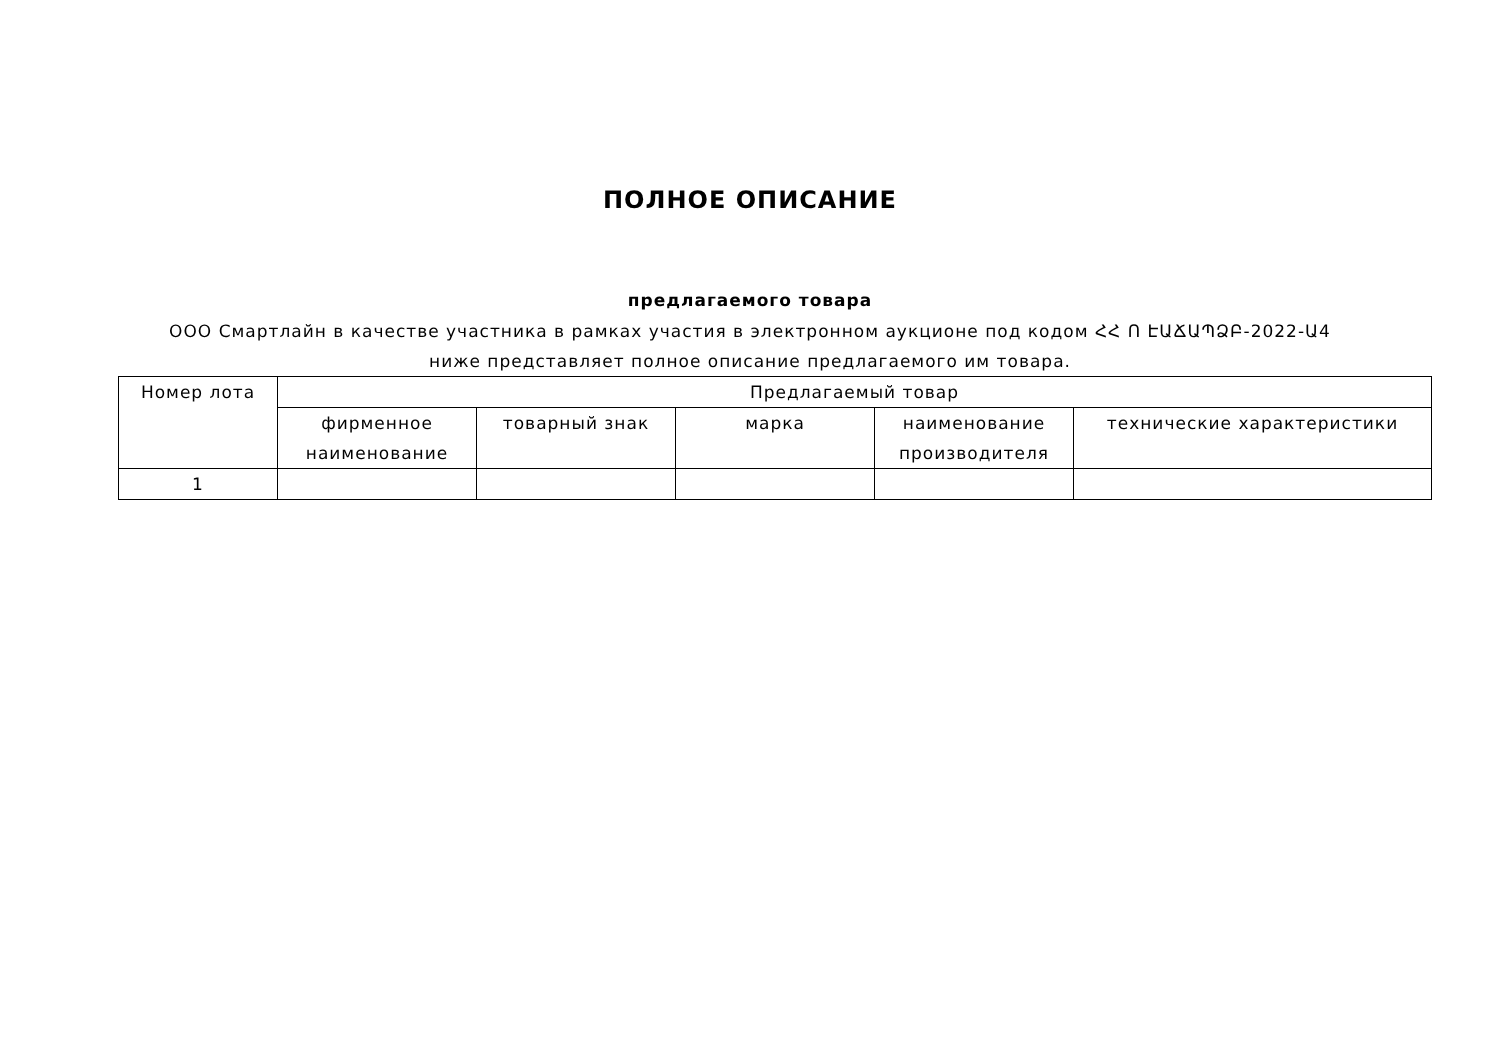ПОЛНОЕ ОПИСАНИЕ
предлагаемого товара
ООО Смартлайн в качестве участника в рамках участия в электронном аукционе под кодом ՀՀ Ո ԷԱՃԱՊՁԲ-2022-Ա4 ниже представляет полное описание предлагаемого им товара.
| Номер лота | Предлагаемый товар | | | | |
| --- | --- | --- | --- | --- | --- |
| | фирменное наименование | товарный знак | марка | наименование производителя | технические характеристики |
| 1 | | | | | |